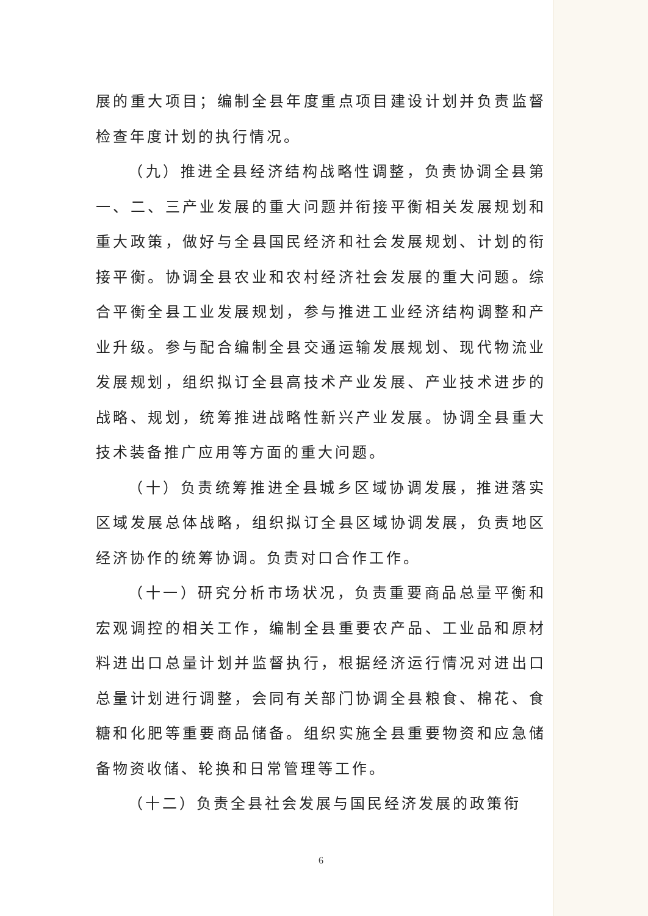展的重大项目；编制全县年度重点项目建设计划并负责监督检查年度计划的执行情况。
（九）推进全县经济结构战略性调整，负责协调全县第一、二、三产业发展的重大问题并衔接平衡相关发展规划和重大政策，做好与全县国民经济和社会发展规划、计划的衔接平衡。协调全县农业和农村经济社会发展的重大问题。综合平衡全县工业发展规划，参与推进工业经济结构调整和产业升级。参与配合编制全县交通运输发展规划、现代物流业发展规划，组织拟订全县高技术产业发展、产业技术进步的战略、规划，统筹推进战略性新兴产业发展。协调全县重大技术装备推广应用等方面的重大问题。
（十）负责统筹推进全县城乡区域协调发展，推进落实区域发展总体战略，组织拟订全县区域协调发展，负责地区经济协作的统筹协调。负责对口合作工作。
（十一）研究分析市场状况，负责重要商品总量平衡和宏观调控的相关工作，编制全县重要农产品、工业品和原材料进出口总量计划并监督执行，根据经济运行情况对进出口总量计划进行调整，会同有关部门协调全县粮食、棉花、食糖和化肥等重要商品储备。组织实施全县重要物资和应急储备物资收储、轮换和日常管理等工作。
（十二）负责全县社会发展与国民经济发展的政策衔
6